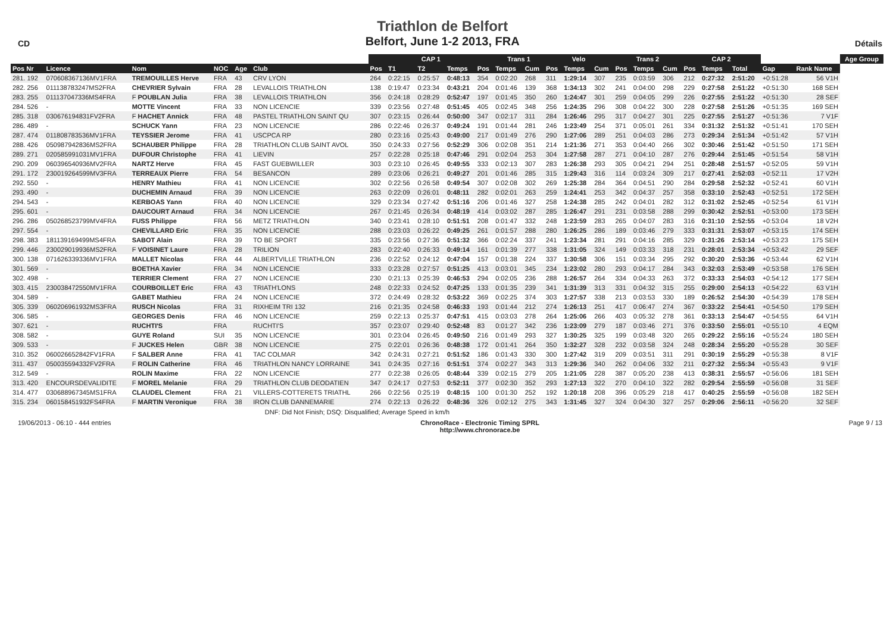CD
Triathlon de Belfort
Belfort, June 1-2 2013, FRA
Détails
| | | | | | | CAP 1 | | | | | Trans 1 | | Velo | | | Trans 2 | | | CAP 2 | | | | | Age Group |
| --- | --- | --- | --- | --- | --- | --- | --- | --- | --- | --- | --- | --- | --- | --- | --- | --- | --- | --- | --- | --- | --- | --- | --- | --- |
| Pos Nr | Licence | Nom | NOC | Age | Club | Pos | T1 | T2 | Temps | Pos | Temps | Cum | Pos | Temps | Cum | Pos | Temps | Cum | Pos | Temps | Total | Gap | Rank Name | |
| 281. 192 | 070608367136MV1FRA | TREMOUILLES Herve | FRA | 43 | CRV LYON | 264 | 0:22:15 | 0:25:57 | 0:48:13 | 354 | 0:02:20 | 268 | 311 | 1:29:14 | 307 | 235 | 0:03:59 | 306 | 212 | 0:27:32 | 2:51:20 | +0:51:28 | 56 V1H | |
| 282. 256 | 011138783247MS2FRA | CHEVRIER Sylvain | FRA | 28 | LEVALLOIS TRIATHLON | 138 | 0:19:47 | 0:23:34 | 0:43:21 | 204 | 0:01:46 | 139 | 368 | 1:34:13 | 302 | 241 | 0:04:00 | 298 | 229 | 0:27:58 | 2:51:22 | +0:51:30 | 168 SEH | |
| 283. 255 | 011137047336MS4FRA | F POUBLAN Julia | FRA | 38 | LEVALLOIS TRIATHLON | 356 | 0:24:18 | 0:28:29 | 0:52:47 | 197 | 0:01:45 | 350 | 260 | 1:24:47 | 301 | 259 | 0:04:05 | 299 | 226 | 0:27:55 | 2:51:22 | +0:51:30 | 28 SEF | |
| 284. 526 | - | MOTTE Vincent | FRA | 33 | NON LICENCIE | 339 | 0:23:56 | 0:27:48 | 0:51:45 | 405 | 0:02:45 | 348 | 256 | 1:24:35 | 296 | 308 | 0:04:22 | 300 | 228 | 0:27:58 | 2:51:26 | +0:51:35 | 169 SEH | |
| 285. 318 | 030676194831FV2FRA | F HACHET Annick | FRA | 48 | PASTEL TRIATHLON SAINT QU | 307 | 0:23:15 | 0:26:44 | 0:50:00 | 347 | 0:02:17 | 311 | 284 | 1:26:46 | 295 | 317 | 0:04:27 | 301 | 225 | 0:27:55 | 2:51:27 | +0:51:36 | 7 V1F | |
| 286. 489 | - | SCHUCK Yann | FRA | 23 | NON LICENCIE | 286 | 0:22:46 | 0:26:37 | 0:49:24 | 191 | 0:01:44 | 281 | 246 | 1:23:49 | 254 | 371 | 0:05:01 | 261 | 334 | 0:31:32 | 2:51:32 | +0:51:41 | 170 SEH | |
| 287. 474 | 011808783536MV1FRA | TEYSSIER Jerome | FRA | 41 | USCPCA RP | 280 | 0:23:16 | 0:25:43 | 0:49:00 | 217 | 0:01:49 | 276 | 290 | 1:27:06 | 289 | 251 | 0:04:03 | 286 | 273 | 0:29:34 | 2:51:34 | +0:51:42 | 57 V1H | |
| 288. 426 | 050987942836MS2FRA | SCHAUBER Philippe | FRA | 28 | TRIATHLON CLUB SAINT AVOL | 350 | 0:24:33 | 0:27:56 | 0:52:29 | 306 | 0:02:08 | 351 | 214 | 1:21:36 | 271 | 353 | 0:04:40 | 266 | 302 | 0:30:46 | 2:51:42 | +0:51:50 | 171 SEH | |
| 289. 271 | 020585991031MV1FRA | DUFOUR Christophe | FRA | 41 | LIEVIN | 257 | 0:22:28 | 0:25:18 | 0:47:46 | 291 | 0:02:04 | 253 | 304 | 1:27:58 | 287 | 271 | 0:04:10 | 287 | 276 | 0:29:44 | 2:51:45 | +0:51:54 | 58 V1H | |
| 290. 209 | 060396540936MV2FRA | NARTZ Herve | FRA | 45 | FAST GUEBWILLER | 303 | 0:23:10 | 0:26:45 | 0:49:55 | 333 | 0:02:13 | 307 | 283 | 1:26:38 | 293 | 305 | 0:04:21 | 294 | 251 | 0:28:48 | 2:51:57 | +0:52:05 | 59 V1H | |
| 291. 172 | 230019264599MV3FRA | TERREAUX Pierre | FRA | 54 | BESANCON | 289 | 0:23:06 | 0:26:21 | 0:49:27 | 201 | 0:01:46 | 285 | 315 | 1:29:43 | 316 | 114 | 0:03:24 | 309 | 217 | 0:27:41 | 2:52:03 | +0:52:11 | 17 V2H | |
| 292. 550 | - | HENRY Mathieu | FRA | 41 | NON LICENCIE | 302 | 0:22:56 | 0:26:58 | 0:49:54 | 307 | 0:02:08 | 302 | 269 | 1:25:38 | 284 | 364 | 0:04:51 | 290 | 284 | 0:29:58 | 2:52:32 | +0:52:41 | 60 V1H | |
| 293. 490 | - | DUCHEMIN Arnaud | FRA | 39 | NON LICENCIE | 263 | 0:22:09 | 0:26:01 | 0:48:11 | 282 | 0:02:01 | 263 | 259 | 1:24:41 | 253 | 342 | 0:04:37 | 257 | 358 | 0:33:10 | 2:52:43 | +0:52:51 | 172 SEH | |
| 294. 543 | - | KERBOAS Yann | FRA | 40 | NON LICENCIE | 329 | 0:23:34 | 0:27:42 | 0:51:16 | 206 | 0:01:46 | 327 | 258 | 1:24:38 | 285 | 242 | 0:04:01 | 282 | 312 | 0:31:02 | 2:52:45 | +0:52:54 | 61 V1H | |
| 295. 601 | - | DAUCOURT Arnaud | FRA | 34 | NON LICENCIE | 267 | 0:21:45 | 0:26:34 | 0:48:19 | 414 | 0:03:02 | 287 | 285 | 1:26:47 | 291 | 231 | 0:03:58 | 288 | 299 | 0:30:42 | 2:52:51 | +0:53:00 | 173 SEH | |
| 296. 286 | 050268523799MV4FRA | FUSS Philippe | FRA | 56 | METZ TRIATHLON | 340 | 0:23:41 | 0:28:10 | 0:51:51 | 208 | 0:01:47 | 332 | 248 | 1:23:59 | 283 | 265 | 0:04:07 | 283 | 316 | 0:31:10 | 2:52:55 | +0:53:04 | 18 V2H | |
| 297. 554 | - | CHEVILLARD Eric | FRA | 35 | NON LICENCIE | 288 | 0:23:03 | 0:26:22 | 0:49:25 | 261 | 0:01:57 | 288 | 280 | 1:26:25 | 286 | 189 | 0:03:46 | 279 | 333 | 0:31:31 | 2:53:07 | +0:53:15 | 174 SEH | |
| 298. 383 | 181139169499MS4FRA | SABOT Alain | FRA | 39 | TO BE SPORT | 335 | 0:23:56 | 0:27:36 | 0:51:32 | 366 | 0:02:24 | 337 | 241 | 1:23:34 | 281 | 291 | 0:04:16 | 285 | 329 | 0:31:26 | 2:53:14 | +0:53:23 | 175 SEH | |
| 299. 446 | 230029019936MS2FRA | F VOISINET Laure | FRA | 28 | TRILION | 283 | 0:22:40 | 0:26:33 | 0:49:14 | 161 | 0:01:39 | 277 | 338 | 1:31:05 | 324 | 149 | 0:03:33 | 318 | 231 | 0:28:01 | 2:53:34 | +0:53:42 | 29 SEF | |
| 300. 138 | 071626339336MV1FRA | MALLET Nicolas | FRA | 44 | ALBERTVILLE TRIATHLON | 236 | 0:22:52 | 0:24:12 | 0:47:04 | 157 | 0:01:38 | 224 | 337 | 1:30:58 | 306 | 151 | 0:03:34 | 295 | 292 | 0:30:20 | 2:53:36 | +0:53:44 | 62 V1H | |
| 301. 569 | - | BOETHA Xavier | FRA | 34 | NON LICENCIE | 333 | 0:23:28 | 0:27:57 | 0:51:25 | 413 | 0:03:01 | 345 | 234 | 1:23:02 | 280 | 293 | 0:04:17 | 284 | 343 | 0:32:03 | 2:53:49 | +0:53:58 | 176 SEH | |
| 302. 498 | - | TERRIER Clement | FRA | 27 | NON LICENCIE | 230 | 0:21:13 | 0:25:39 | 0:46:53 | 294 | 0:02:05 | 236 | 288 | 1:26:57 | 264 | 334 | 0:04:33 | 263 | 372 | 0:33:33 | 2:54:03 | +0:54:12 | 177 SEH | |
| 303. 415 | 230038472550MV1FRA | COURBOILLET Eric | FRA | 43 | TRIATH'LONS | 248 | 0:22:33 | 0:24:52 | 0:47:25 | 133 | 0:01:35 | 239 | 341 | 1:31:39 | 313 | 331 | 0:04:32 | 315 | 255 | 0:29:00 | 2:54:13 | +0:54:22 | 63 V1H | |
| 304. 589 | - | GABET Mathieu | FRA | 24 | NON LICENCIE | 372 | 0:24:49 | 0:28:32 | 0:53:22 | 369 | 0:02:25 | 374 | 303 | 1:27:57 | 338 | 213 | 0:03:53 | 330 | 189 | 0:26:52 | 2:54:30 | +0:54:39 | 178 SEH | |
| 305. 339 | 060206961932MS3FRA | RUSCH Nicolas | FRA | 31 | RIXHEIM TRI 132 | 216 | 0:21:35 | 0:24:58 | 0:46:33 | 193 | 0:01:44 | 212 | 274 | 1:26:13 | 251 | 417 | 0:06:47 | 274 | 367 | 0:33:22 | 2:54:41 | +0:54:50 | 179 SEH | |
| 306. 585 | - | GEORGES Denis | FRA | 46 | NON LICENCIE | 259 | 0:22:13 | 0:25:37 | 0:47:51 | 415 | 0:03:03 | 278 | 264 | 1:25:06 | 266 | 403 | 0:05:32 | 278 | 361 | 0:33:13 | 2:54:47 | +0:54:55 | 64 V1H | |
| 307. 621 | - | RUCHTI'S | FRA | | RUCHTI'S | 357 | 0:23:07 | 0:29:40 | 0:52:48 | 83 | 0:01:27 | 342 | 236 | 1:23:09 | 279 | 187 | 0:03:46 | 271 | 376 | 0:33:50 | 2:55:01 | +0:55:10 | 4 EQM | |
| 308. 582 | - | GUYE Roland | SUI | 35 | NON LICENCIE | 301 | 0:23:04 | 0:26:45 | 0:49:50 | 216 | 0:01:49 | 293 | 327 | 1:30:25 | 325 | 199 | 0:03:48 | 320 | 265 | 0:29:22 | 2:55:16 | +0:55:24 | 180 SEH | |
| 309. 533 | - | F JUCKES Helen | GBR | 38 | NON LICENCIE | 275 | 0:22:01 | 0:26:36 | 0:48:38 | 172 | 0:01:41 | 264 | 350 | 1:32:27 | 328 | 232 | 0:03:58 | 324 | 248 | 0:28:34 | 2:55:20 | +0:55:28 | 30 SEF | |
| 310. 352 | 060026652842FV1FRA | F SALBER Anne | FRA | 41 | TAC COLMAR | 342 | 0:24:31 | 0:27:21 | 0:51:52 | 186 | 0:01:43 | 330 | 300 | 1:27:42 | 319 | 209 | 0:03:51 | 311 | 291 | 0:30:19 | 2:55:29 | +0:55:38 | 8 V1F | |
| 311. 437 | 050035594332FV2FRA | F ROLIN Catherine | FRA | 46 | TRIATHLON NANCY LORRAINE | 341 | 0:24:35 | 0:27:16 | 0:51:51 | 374 | 0:02:27 | 343 | 313 | 1:29:36 | 340 | 262 | 0:04:06 | 332 | 211 | 0:27:32 | 2:55:34 | +0:55:43 | 9 V1F | |
| 312. 549 | - | ROLIN Maxime | FRA | 22 | NON LICENCIE | 277 | 0:22:38 | 0:26:05 | 0:48:44 | 339 | 0:02:15 | 279 | 205 | 1:21:05 | 228 | 387 | 0:05:20 | 238 | 413 | 0:38:31 | 2:55:57 | +0:56:06 | 181 SEH | |
| 313. 420 | ENCOURSDEVALIDITE | F MOREL Melanie | FRA | 29 | TRIATHLON CLUB DEODATIEN | 347 | 0:24:17 | 0:27:53 | 0:52:11 | 377 | 0:02:30 | 352 | 293 | 1:27:13 | 322 | 270 | 0:04:10 | 322 | 282 | 0:29:54 | 2:55:59 | +0:56:08 | 31 SEF | |
| 314. 477 | 030688967345MS1FRA | CLAUDEL Clement | FRA | 21 | VILLERS-COTTERETS TRIATHL | 266 | 0:22:56 | 0:25:19 | 0:48:15 | 100 | 0:01:30 | 252 | 192 | 1:20:18 | 208 | 396 | 0:05:29 | 218 | 417 | 0:40:25 | 2:55:59 | +0:56:08 | 182 SEH | |
| 315. 234 | 060158451932FS4FRA | F MARTIN Veronique | FRA | 38 | IRON CLUB DANNEMARIE | 274 | 0:22:13 | 0:26:22 | 0:48:36 | 326 | 0:02:12 | 275 | 343 | 1:31:45 | 327 | 324 | 0:04:30 | 327 | 257 | 0:29:06 | 2:56:11 | +0:56:20 | 32 SEF | |
DNF: Did Not Finish; DSQ: Disqualified; Average Speed in km/h
19/06/2013 - 06:10 - 444 entries ChronoRace - Electronic Timing SPRL
http://www.chronorace.be Page 9 / 13